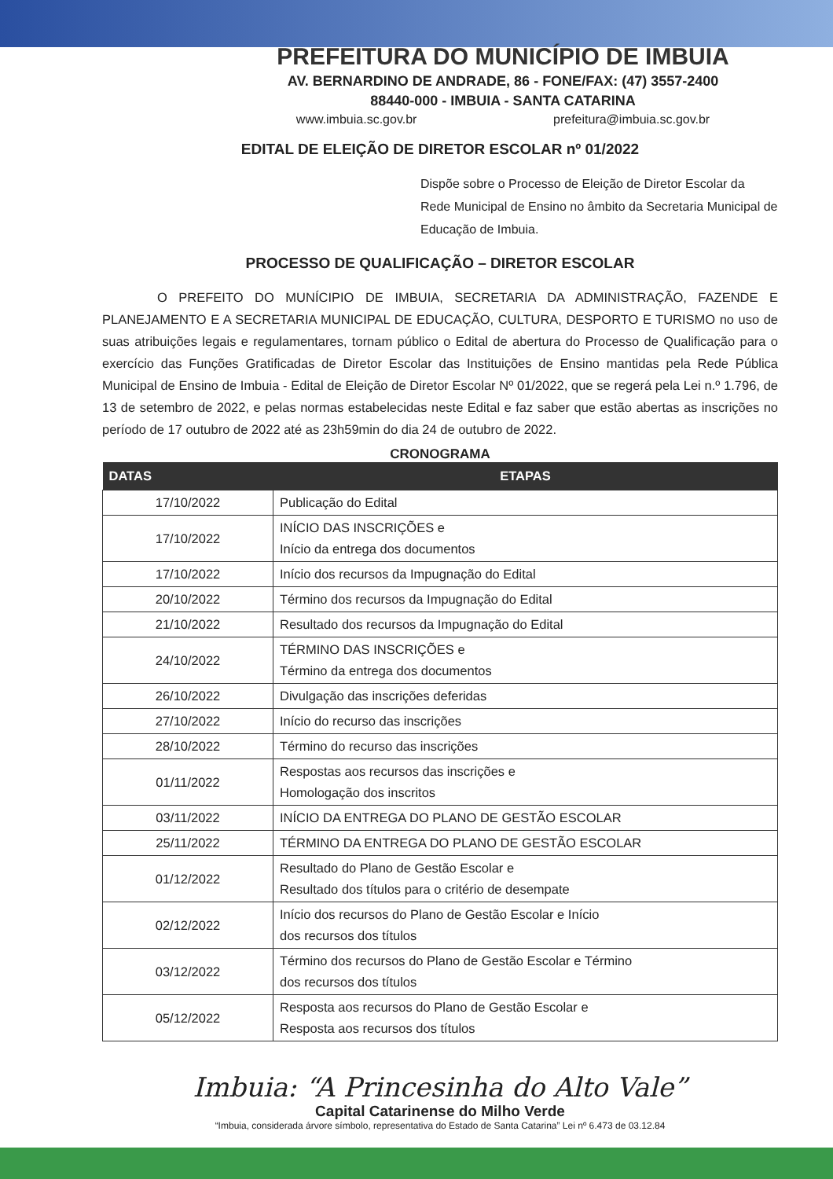PREFEITURA DO MUNICÍPIO DE IMBUIA
AV. BERNARDINO DE ANDRADE, 86 - FONE/FAX: (47) 3557-2400
88440-000 - IMBUIA - SANTA CATARINA
www.imbuia.sc.gov.br prefeitura@imbuia.sc.gov.br
EDITAL DE ELEIÇÃO DE DIRETOR ESCOLAR nº 01/2022
Dispõe sobre o Processo de Eleição de Diretor Escolar da Rede Municipal de Ensino no âmbito da Secretaria Municipal de Educação de Imbuia.
PROCESSO DE QUALIFICAÇÃO – DIRETOR ESCOLAR
O PREFEITO DO MUNÍCIPIO DE IMBUIA, SECRETARIA DA ADMINISTRAÇÃO, FAZENDE E PLANEJAMENTO E A SECRETARIA MUNICIPAL DE EDUCAÇÃO, CULTURA, DESPORTO E TURISMO no uso de suas atribuições legais e regulamentares, tornam público o Edital de abertura do Processo de Qualificação para o exercício das Funções Gratificadas de Diretor Escolar das Instituições de Ensino mantidas pela Rede Pública Municipal de Ensino de Imbuia - Edital de Eleição de Diretor Escolar Nº 01/2022, que se regerá pela Lei n.º 1.796, de 13 de setembro de 2022, e pelas normas estabelecidas neste Edital e faz saber que estão abertas as inscrições no período de 17 outubro de 2022 até as 23h59min do dia 24 de outubro de 2022.
CRONOGRAMA
| DATAS | ETAPAS |
| --- | --- |
| 17/10/2022 | Publicação do Edital |
| 17/10/2022 | INÍCIO DAS INSCRIÇÕES e Início da entrega dos documentos |
| 17/10/2022 | Início dos recursos da Impugnação do Edital |
| 20/10/2022 | Término dos recursos da Impugnação do Edital |
| 21/10/2022 | Resultado dos recursos da Impugnação do Edital |
| 24/10/2022 | TÉRMINO DAS INSCRIÇÕES e Término da entrega dos documentos |
| 26/10/2022 | Divulgação das inscrições deferidas |
| 27/10/2022 | Início do recurso das inscrições |
| 28/10/2022 | Término do recurso das inscrições |
| 01/11/2022 | Respostas aos recursos das inscrições e Homologação dos inscritos |
| 03/11/2022 | INÍCIO DA ENTREGA DO PLANO DE GESTÃO ESCOLAR |
| 25/11/2022 | TÉRMINO DA ENTREGA DO PLANO DE GESTÃO ESCOLAR |
| 01/12/2022 | Resultado do Plano de Gestão Escolar e Resultado dos títulos para o critério de desempate |
| 02/12/2022 | Início dos recursos do Plano de Gestão Escolar e Início dos recursos dos títulos |
| 03/12/2022 | Término dos recursos do Plano de Gestão Escolar e Término dos recursos dos títulos |
| 05/12/2022 | Resposta aos recursos do Plano de Gestão Escolar e Resposta aos recursos dos títulos |
Imbuia: “A Princesinha do Alto Vale”
Capital Catarinense do Milho Verde
“Imbuia, considerada árvore símbolo, representativa do Estado de Santa Catarina” Lei nº 6.473 de 03.12.84